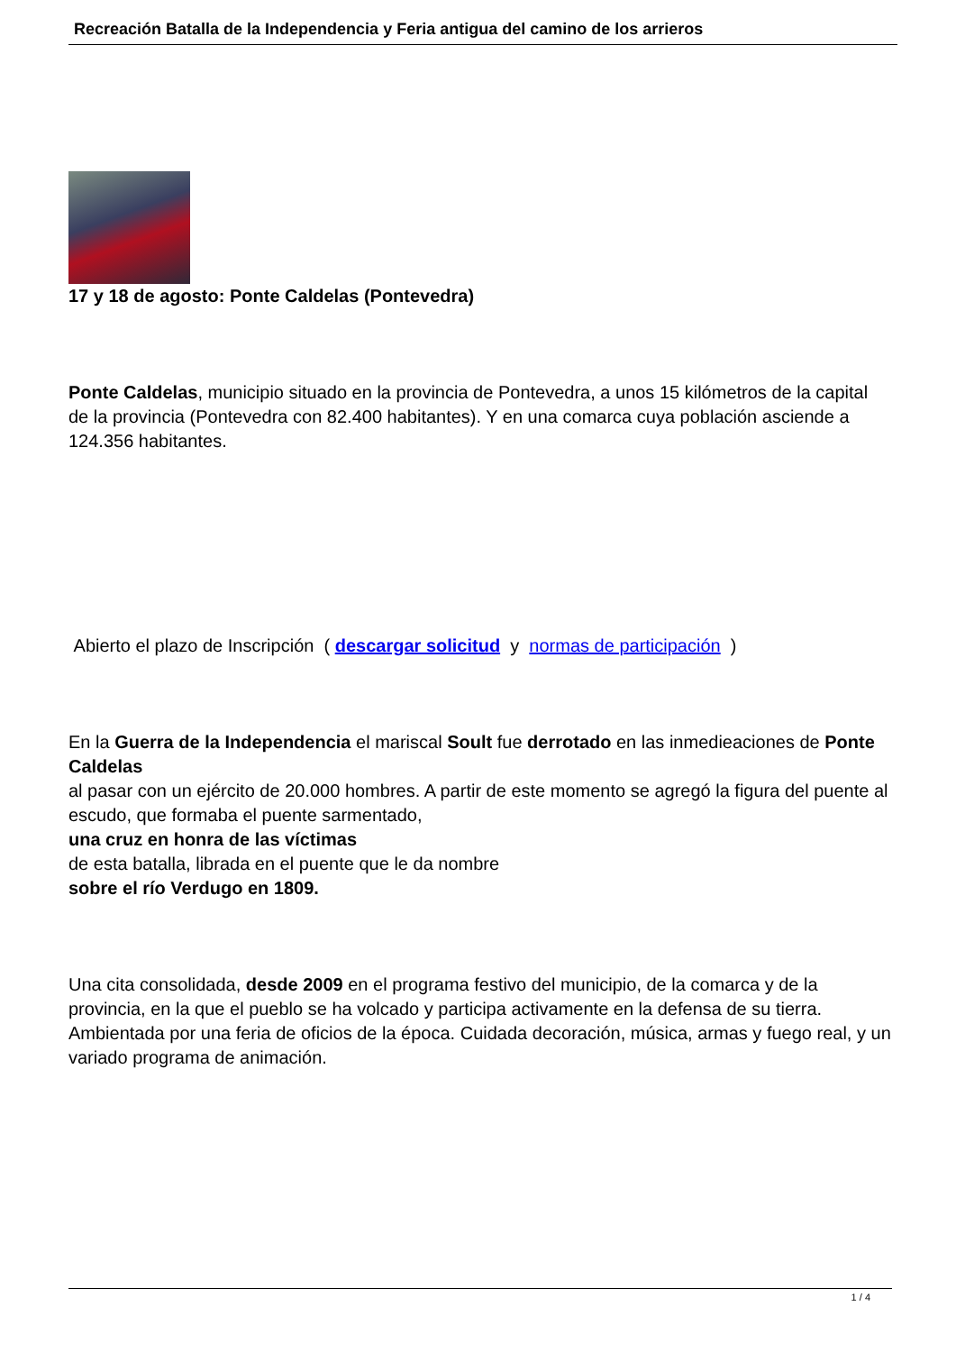Recreación Batalla de la Independencia y Feria antigua del camino de los arrieros
17 y 18 de agosto: Ponte Caldelas (Pontevedra)
Ponte Caldelas, municipio situado en la provincia de Pontevedra, a unos 15 kilómetros de la capital de la provincia (Pontevedra con 82.400 habitantes). Y en una comarca cuya población asciende a 124.356 habitantes.
Abierto el plazo de Inscripción ( descargar solicitud y normas de participación )
En la Guerra de la Independencia el mariscal Soult fue derrotado en las inmedieaciones de Ponte Caldelas
al pasar con un ejército de 20.000 hombres. A partir de este momento se agregó la figura del puente al escudo, que formaba el puente sarmentado,
una cruz en honra de las víctimas
de esta batalla, librada en el puente que le da nombre
sobre el río Verdugo en 1809.
Una cita consolidada, desde 2009 en el programa festivo del municipio, de la comarca y de la provincia, en la que el pueblo se ha volcado y participa activamente en la defensa de su tierra. Ambientada por una feria de oficios de la época. Cuidada decoración, música, armas y fuego real, y un variado programa de animación.
1 / 4